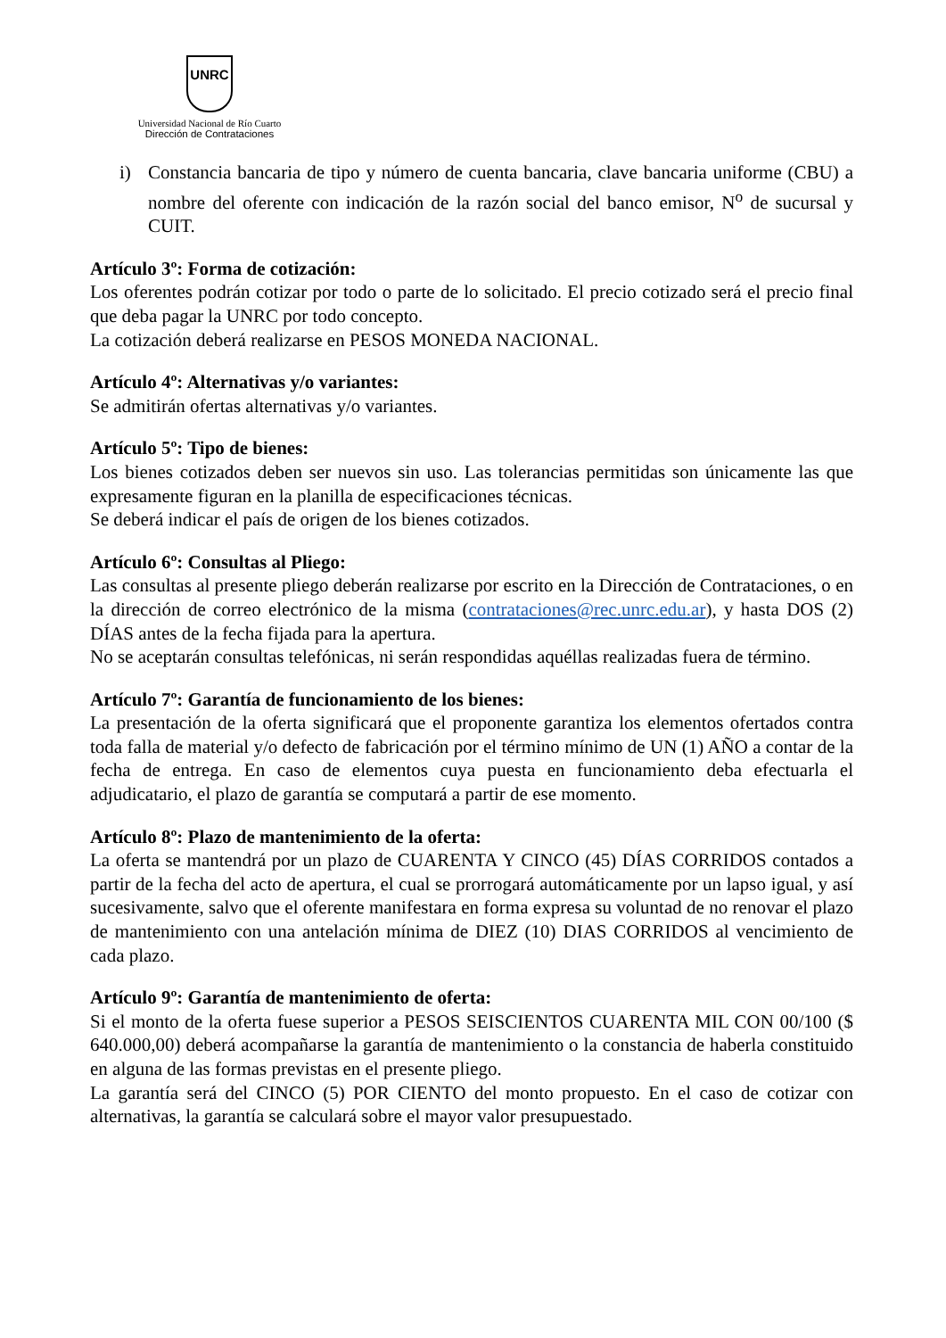UNRC
Universidad Nacional de Río Cuarto
Dirección de Contrataciones
i) Constancia bancaria de tipo y número de cuenta bancaria, clave bancaria uniforme (CBU) a nombre del oferente con indicación de la razón social del banco emisor, N<sup>o</sup> de sucursal y CUIT.
Artículo 3º: Forma de cotización:
Los oferentes podrán cotizar por todo o parte de lo solicitado. El precio cotizado será el precio final que deba pagar la UNRC por todo concepto.
La cotización deberá realizarse en PESOS MONEDA NACIONAL.
Artículo 4º: Alternativas y/o variantes:
Se admitirán ofertas alternativas y/o variantes.
Artículo 5º: Tipo de bienes:
Los bienes cotizados deben ser nuevos sin uso. Las tolerancias permitidas son únicamente las que expresamente figuran en la planilla de especificaciones técnicas.
Se deberá indicar el país de origen de los bienes cotizados.
Artículo 6º: Consultas al Pliego:
Las consultas al presente pliego deberán realizarse por escrito en la Dirección de Contrataciones, o en la dirección de correo electrónico de la misma (contrataciones@rec.unrc.edu.ar), y hasta DOS (2) DÍAS antes de la fecha fijada para la apertura.
No se aceptarán consultas telefónicas, ni serán respondidas aquéllas realizadas fuera de término.
Artículo 7º: Garantía de funcionamiento de los bienes:
La presentación de la oferta significará que el proponente garantiza los elementos ofertados contra toda falla de material y/o defecto de fabricación por el término mínimo de UN (1) AÑO a contar de la fecha de entrega. En caso de elementos cuya puesta en funcionamiento deba efectuarla el adjudicatario, el plazo de garantía se computará a partir de ese momento.
Artículo 8º: Plazo de mantenimiento de la oferta:
La oferta se mantendrá por un plazo de CUARENTA Y CINCO (45) DÍAS CORRIDOS contados a partir de la fecha del acto de apertura, el cual se prorrogará automáticamente por un lapso igual, y así sucesivamente, salvo que el oferente manifestara en forma expresa su voluntad de no renovar el plazo de mantenimiento con una antelación mínima de DIEZ (10) DIAS CORRIDOS al vencimiento de cada plazo.
Artículo 9º: Garantía de mantenimiento de oferta:
Si el monto de la oferta fuese superior a PESOS SEISCIENTOS CUARENTA MIL CON 00/100 ($ 640.000,00) deberá acompañarse la garantía de mantenimiento o la constancia de haberla constituido en alguna de las formas previstas en el presente pliego.
La garantía será del CINCO (5) POR CIENTO del monto propuesto. En el caso de cotizar con alternativas, la garantía se calculará sobre el mayor valor presupuestado.